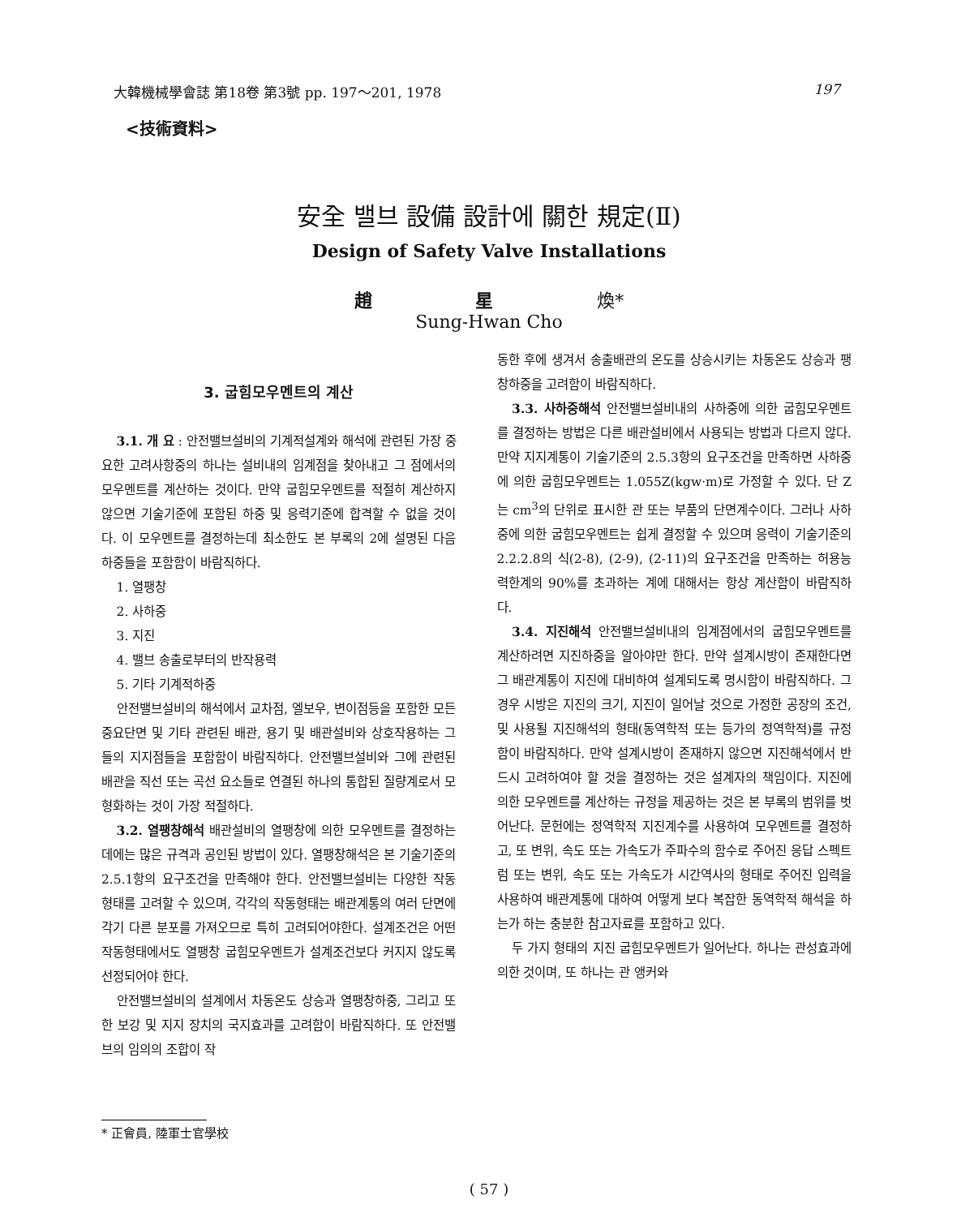大韓機械學會誌 第18卷 第3號 pp. 197～201, 1978 197
<技術資料>
安全 밸브 設備 設計에 關한 規定(Ⅱ)
Design of Safety Valve Installations
趙 星 煥*
Sung-Hwan Cho
3. 굽힘모우멘트의 계산
3.1. 개 요 : 안전밸브설비의 기계적설계와 해석에 관련된 가장 중요한 고려사항중의 하나는 설비내의 임계점을 찾아내고 그 점에서의 모우멘트를 계산하는 것이다. 만약 굽힘모우멘트를 적절히 계산하지 않으면 기술기준에 포함된 하중 및 응력기준에 합격할 수 없을 것이다. 이 모우멘트를 결정하는데 최소한도 본 부록의 2에 설명된 다음 하중들을 포함함이 바람직하다.
1. 열팽창
2. 사하중
3. 지진
4. 밸브 송출로부터의 반작용력
5. 기타 기계적하중
안전밸브설비의 해석에서 교차점, 엘보우, 변이점등을 포함한 모든 중요단면 및 기타 관련된 배관, 용기 및 배관설비와 상호작용하는 그들의 지지점들을 포함함이 바람직하다. 안전밸브설비와 그에 관련된 배관을 직선 또는 곡선 요소들로 연결된 하나의 통합된 질량계로서 모형화하는 것이 가장 적절하다.
3.2. 열팽창해석 배관설비의 열팽창에 의한 모우멘트를 결정하는데에는 많은 규격과 공인된 방법이 있다. 열팽창해석은 본 기술기준의 2.5.1항의 요구조건을 만족해야 한다. 안전밸브설비는 다양한 작동형태를 고려할 수 있으며, 각각의 작동형태는 배관계통의 여러 단면에 각기 다른 분포를 가져오므로 특히 고려되어야한다. 설계조건은 어떤 작동형태에서도 열팽창 굽힘모우멘트가 설계조건보다 커지지 않도록 선정되어야 한다.
안전밸브설비의 설계에서 차동온도 상승과 열팽창하중, 그리고 또한 보강 및 지지 장치의 국지효과를 고려함이 바람직하다. 또 안전밸브의 임의의 조합이 작
동한 후에 생겨서 송출배관의 온도를 상승시키는 차동온도 상승과 팽창하중을 고려함이 바람직하다.
3.3. 사하중해석 안전밸브설비내의 사하중에 의한 굽힘모우멘트를 결정하는 방법은 다른 배관설비에서 사용되는 방법과 다르지 않다. 만약 지지계통이 기술기준의 2.5.3항의 요구조건을 만족하면 사하중에 의한 굽힘모우멘트는 1.055Z(kgw·m)로 가정할 수 있다. 단 Z는 cm<sup>3</sup>의 단위로 표시한 관 또는 부품의 단면계수이다. 그러나 사하중에 의한 굽힘모우멘트는 쉽게 결정할 수 있으며 응력이 기술기준의 2.2.2.8의 식(2-8), (2-9), (2-11)의 요구조건을 만족하는 허용능력한계의 90%를 초과하는 계에 대해서는 항상 계산함이 바람직하다.
3.4. 지진해석 안전밸브설비내의 임계점에서의 굽힘모우멘트를 계산하려면 지진하중을 알아야만 한다. 만약 설계시방이 존재한다면 그 배관계통이 지진에 대비하여 설계되도록 명시함이 바람직하다. 그 경우 시방은 지진의 크기, 지진이 일어날 것으로 가정한 공장의 조건, 및 사용될 지진해석의 형태(동역학적 또는 등가의 정역학적)를 규정함이 바람직하다. 만약 설계시방이 존재하지 않으면 지진해석에서 반드시 고려하여야 할 것을 결정하는 것은 설계자의 책임이다. 지진에 의한 모우멘트를 계산하는 규정을 제공하는 것은 본 부록의 범위를 벗어난다. 문헌에는 정역학적 지진계수를 사용하여 모우멘트를 결정하고, 또 변위, 속도 또는 가속도가 주파수의 함수로 주어진 응답 스펙트럼 또는 변위, 속도 또는 가속도가 시간역사의 형태로 주어진 입력을 사용하여 배관계통에 대하여 어떻게 보다 복잡한 동역학적 해석을 하는가 하는 충분한 참고자료를 포함하고 있다.
두 가지 형태의 지진 굽힘모우멘트가 일어난다. 하나는 관성효과에 의한 것이며, 또 하나는 관 앵커와
* 正會員, 陸軍士官學校
( 57 )